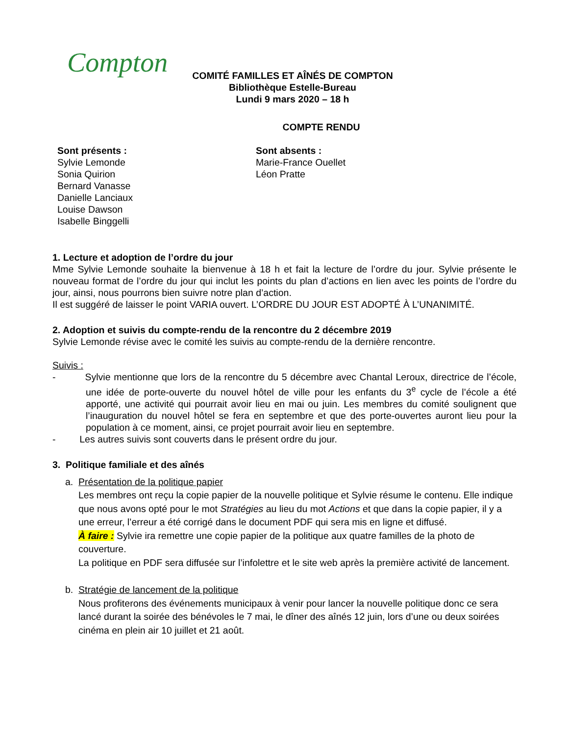Compton
COMITÉ FAMILLES ET AÎNÉS DE COMPTON
Bibliothèque Estelle-Bureau
Lundi 9 mars 2020 – 18 h
COMPTE RENDU
Sont présents :
Sylvie Lemonde
Sonia Quirion
Bernard Vanasse
Danielle Lanciaux
Louise Dawson
Isabelle Binggelli
Sont absents :
Marie-France Ouellet
Léon Pratte
1. Lecture et adoption de l’ordre du jour
Mme Sylvie Lemonde souhaite la bienvenue à 18 h et fait la lecture de l’ordre du jour. Sylvie présente le nouveau format de l’ordre du jour qui inclut les points du plan d’actions en lien avec les points de l’ordre du jour, ainsi, nous pourrons bien suivre notre plan d’action.
Il est suggéré de laisser le point VARIA ouvert. L’ORDRE DU JOUR EST ADOPTÉ À L’UNANIMITÉ.
2. Adoption et suivis du compte-rendu de la rencontre du 2 décembre 2019
Sylvie Lemonde révise avec le comité les suivis au compte-rendu de la dernière rencontre.
Suivis :
- Sylvie mentionne que lors de la rencontre du 5 décembre avec Chantal Leroux, directrice de l’école, une idée de porte-ouverte du nouvel hôtel de ville pour les enfants du 3<sup>e</sup> cycle de l’école a été apporté, une activité qui pourrait avoir lieu en mai ou juin. Les membres du comité soulignent que l’inauguration du nouvel hôtel se fera en septembre et que des porte-ouvertes auront lieu pour la population à ce moment, ainsi, ce projet pourrait avoir lieu en septembre.
- Les autres suivis sont couverts dans le présent ordre du jour.
3. Politique familiale et des aînés
a. Présentation de la politique papier
Les membres ont reçu la copie papier de la nouvelle politique et Sylvie résume le contenu. Elle indique que nous avons opté pour le mot Stratégies au lieu du mot Actions et que dans la copie papier, il y a une erreur, l’erreur a été corrigé dans le document PDF qui sera mis en ligne et diffusé.
À faire : Sylvie ira remettre une copie papier de la politique aux quatre familles de la photo de couverture.
La politique en PDF sera diffusée sur l’infolettre et le site web après la première activité de lancement.
b. Stratégie de lancement de la politique
Nous profiterons des événements municipaux à venir pour lancer la nouvelle politique donc ce sera lancé durant la soirée des bénévoles le 7 mai, le dîner des aînés 12 juin, lors d’une ou deux soirées cinéma en plein air 10 juillet et 21 août.